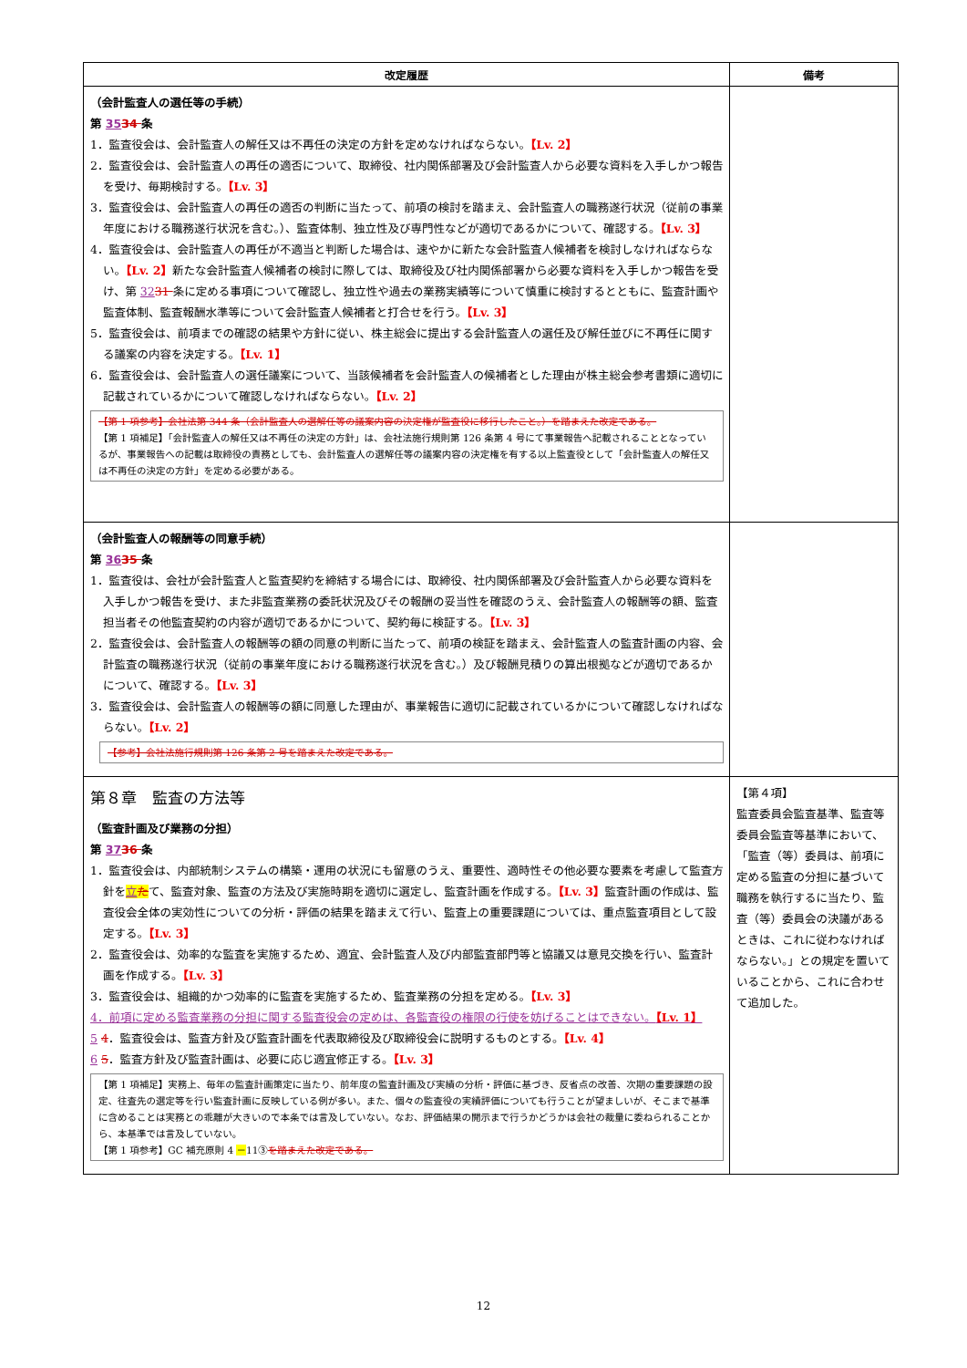| 改定履歴 | 備考 |
| --- | --- |
| （会計監査人の選任等の手続） 第 35 34 条 1．監査役会は、会計監査人の解任又は不再任の決定の方針を定めなければならない。 【Lv. 2】 2．監査役会は、会計監査人の再任の適否について、取締役、社内関係部署及び会計監査人から必要な資料を入手しかつ報告を受け、毎期検討する。 【Lv. 3】 3．監査役会は、会計監査人の再任の適否の判断に当たって、前項の検討を踏まえ、会計監査人の職務遂行状況（従前の事業年度における職務遂行状況を含む。）、監査体制、独立性及び専門性などが適切であるかについて、確認する。 【Lv. 3】 4．監査役会は、会計監査人の再任が不適当と判断した場合は、速やかに新たな会計監査人候補者を検討しなければならない。 【Lv. 2】 新たな会計監査人候補者の検討に際しては、取締役及び社内関係部署から必要な資料を入手しかつ報告を受け、第 32 31 条に定める事項について確認し、独立性や過去の業務実績等について慎重に検討するとともに、監査計画や監査体制、監査報酬水準等について会計監査人候補者と打合せを行う。 【Lv. 3】 5．監査役会は、前項までの確認の結果や方針に従い、株主総会に提出する会計監査人の選任及び解任並びに不再任に関する議案の内容を決定する。 【Lv. 1】 6．監査役会は、会計監査人の選任議案について、当該候補者を会計監査人の候補者とした理由が株主総会参考書類に適切に記載されているかについて確認しなければならない。 【Lv. 2】 【第 1 項参考】会社法第 344 条（会計監査人の選解任等の議案内容の決定権が監査役に移行したこと。）を踏まえた改定である。 【第 1 項補足】「会計監査人の解任又は不再任の決定の方針」は、会社法施行規則第 126 条第 4 号にて事業報告へ記載されることとなっているが、事業報告への記載は取締役の責務としても、会計監査人の選解任等の議案内容の決定権を有する以上監査役として「会計監査人の解任又は不再任の決定の方針」を定める必要がある。 | |
| （会計監査人の報酬等の同意手続） 第 36 35 条 1．監査役は、会社が会計監査人と監査契約を締結する場合には、取締役、社内関係部署及び会計監査人から必要な資料を入手しかつ報告を受け、また非監査業務の委託状況及びその報酬の妥当性を確認のうえ、会計監査人の報酬等の額、監査担当者その他監査契約の内容が適切であるかについて、契約毎に検証する。 【Lv. 3】 2．監査役会は、会計監査人の報酬等の額の同意の判断に当たって、前項の検証を踏まえ、会計監査人の監査計画の内容、会計監査の職務遂行状況（従前の事業年度における職務遂行状況を含む。）及び報酬見積りの算出根拠などが適切であるかについて、確認する。 【Lv. 3】 3．監査役会は、会計監査人の報酬等の額に同意した理由が、事業報告に適切に記載されているかについて確認しなければならない。 【Lv. 2】 【参考】会社法施行規則第 126 条第 2 号を踏まえた改定である。 | |
| 第８章 監査の方法等 （監査計画及び業務の分担） 第 37 36 条 1．監査役会は、内部統制システムの構築・運用の状況にも留意のうえ、重要性、適時性その他必要な要素を考慮して監査方針を 立 た て、監査対象、監査の方法及び実施時期を適切に選定し、監査計画を作成する。 【Lv. 3】 監査計画の作成は、監査役会全体の実効性についての分析・評価の結果を踏まえて行い、監査上の重要課題については、重点監査項目として設定する。 【Lv. 3】 2．監査役会は、効率的な監査を実施するため、適宜、会計監査人及び内部監査部門等と協議又は意見交換を行い、監査計画を作成する。 【Lv. 3】 3．監査役会は、組織的かつ効率的に監査を実施するため、監査業務の分担を定める。 【Lv. 3】 4．前項に定める監査業務の分担に関する監査役会の定めは、各監査役の権限の行使を妨げることはできない。 【Lv. 1】 5 4 ．監査役会は、監査方針及び監査計画を代表取締役及び取締役会に説明するものとする。 【Lv. 4】 6 5 ．監査方針及び監査計画は、必要に応じ適宜修正する。 【Lv. 3】 【第 1 項補足】実務上、毎年の監査計画策定に当たり、前年度の監査計画及び実績の分析・評価に基づき、反省点の改善、次期の重要課題の設定、往査先の選定等を行い監査計画に反映している例が多い。また、個々の監査役の実績評価についても行うことが望ましいが、そこまで基準に含めることは実務との乖離が大きいので本条では言及していない。なお、評価結果の開示まで行うかどうかは会社の裁量に委ねられることから、本基準では言及していない。 【第 1 項参考】GC 補充原則 4 － 11③ を踏まえた改定である。 | 【第４項】 監査委員会監査基準、監査等委員会監査等基準において、「監査（等）委員は、前項に定める監査の分担に基づいて職務を執行するに当たり、監査（等）委員会の決議があるときは、これに従わなければならない。」との規定を置いていることから、これに合わせて追加した。 |
12